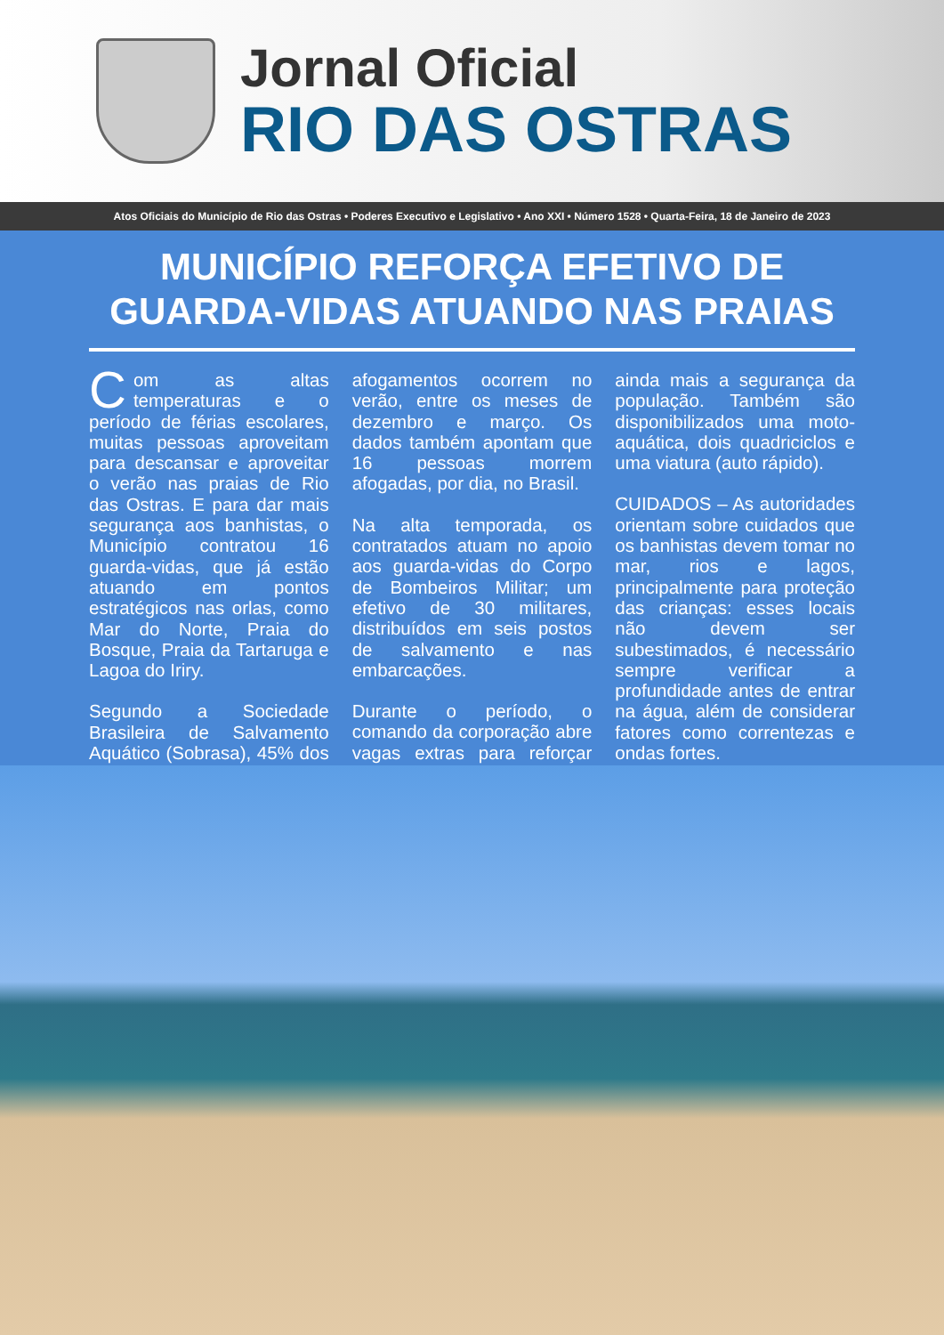Jornal Oficial
RIO DAS OSTRAS
Atos Oficiais do Município de Rio das Ostras • Poderes Executivo e Legislativo • Ano XXI • Número 1528 • Quarta-Feira, 18 de Janeiro de 2023
MUNICÍPIO REFORÇA EFETIVO DE GUARDA-VIDAS ATUANDO NAS PRAIAS
Com as altas temperaturas e o período de férias escolares, muitas pessoas aproveitam para descansar e aproveitar o verão nas praias de Rio das Ostras. E para dar mais segurança aos banhistas, o Município contratou 16 guarda-vidas, que já estão atuando em pontos estratégicos nas orlas, como Mar do Norte, Praia do Bosque, Praia da Tartaruga e Lagoa do Iriry.
Segundo a Sociedade Brasileira de Salvamento Aquático (Sobrasa), 45% dos afogamentos ocorrem no verão, entre os meses de dezembro e março. Os dados também apontam que 16 pessoas morrem afogadas, por dia, no Brasil.
Na alta temporada, os contratados atuam no apoio aos guarda-vidas do Corpo de Bombeiros Militar; um efetivo de 30 militares, distribuídos em seis postos de salvamento e nas embarcações.
Durante o período, o comando da corporação abre vagas extras para reforçar ainda mais a segurança da população. Também são disponibilizados uma moto-aquática, dois quadriciclos e uma viatura (auto rápido).
CUIDADOS – As autoridades orientam sobre cuidados que os banhistas devem tomar no mar, rios e lagos, principalmente para proteção das crianças: esses locais não devem ser subestimados, é necessário sempre verificar a profundidade antes de entrar na água, além de considerar fatores como correntezas e ondas fortes.